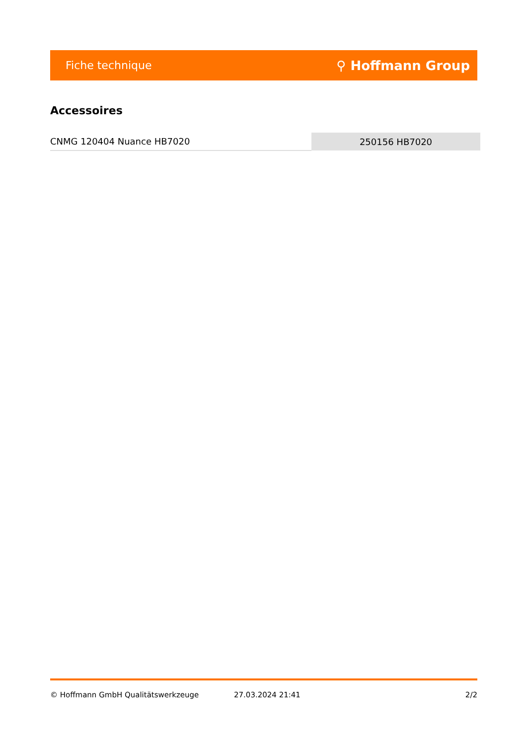Fiche technique ⚲ Hoffmann Group
Accessoires
| CNMG 120404 Nuance HB7020 | 250156 HB7020 |
© Hoffmann GmbH Qualitätswerkzeuge 27.03.2024 21:41 2/2